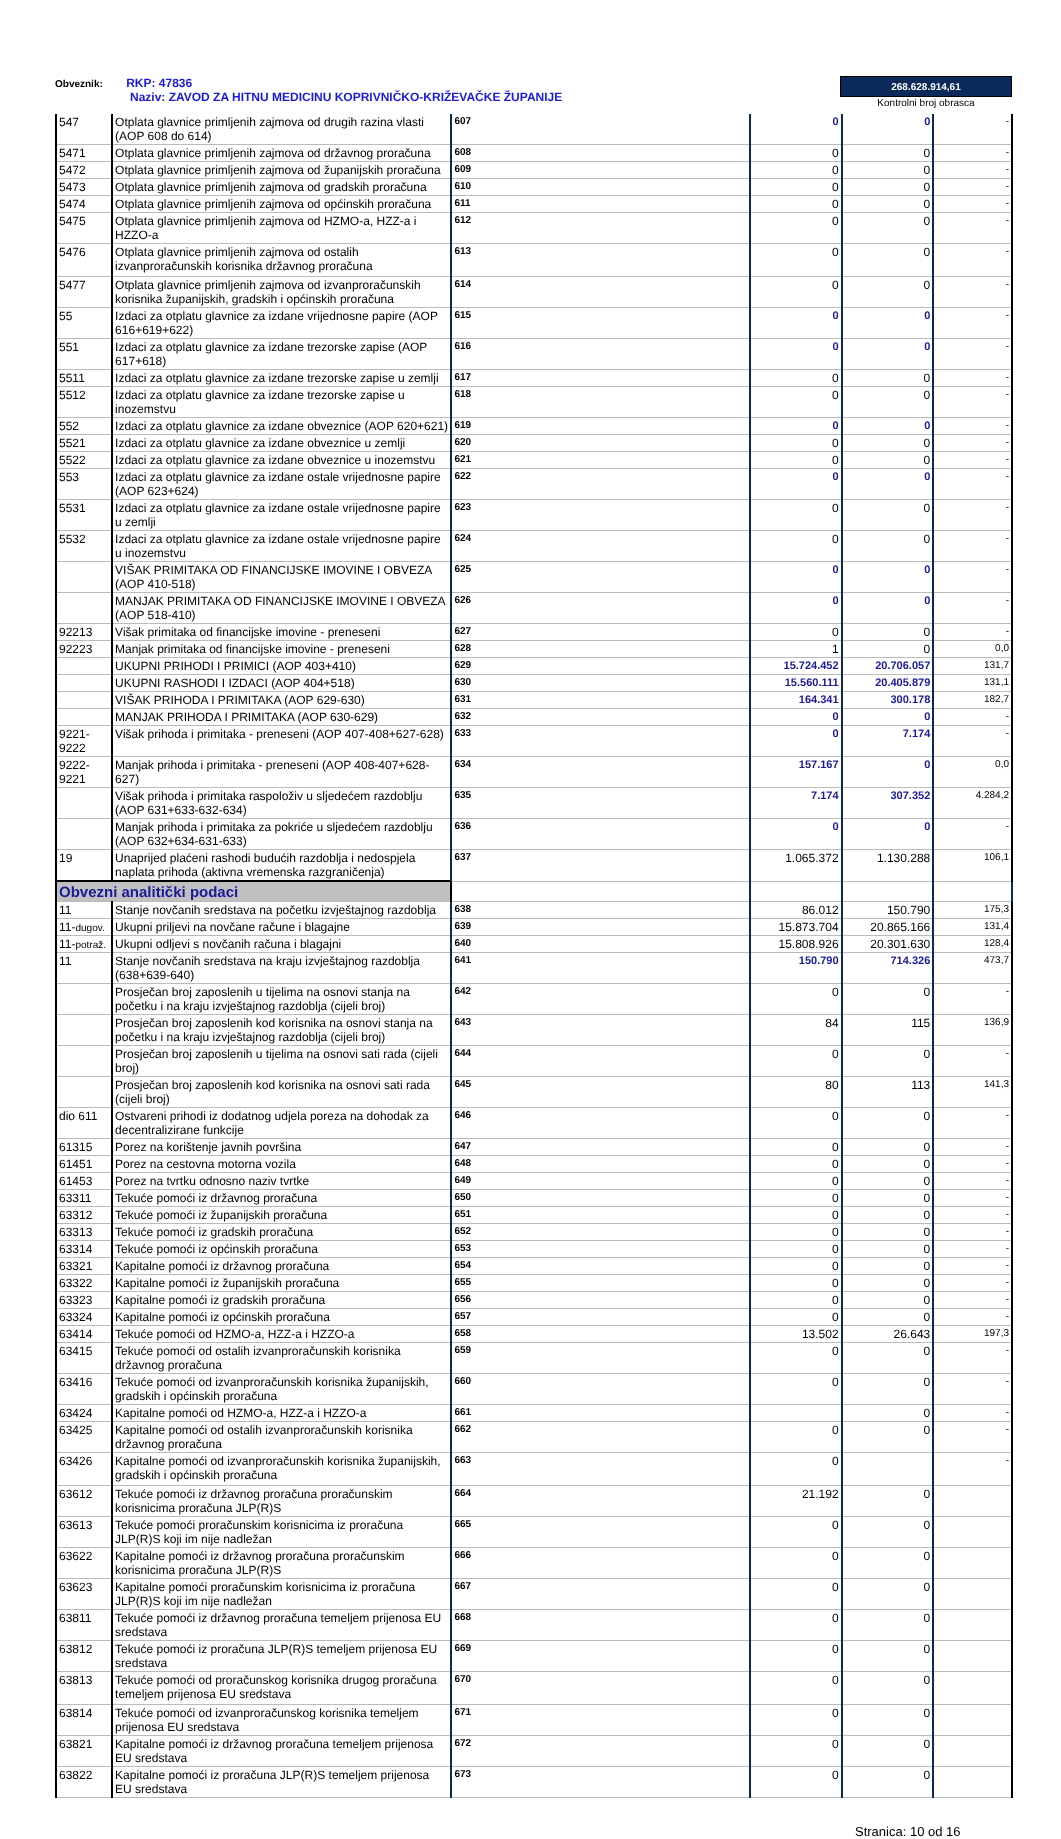Obveznik: RKP: 47836
Naziv: ZAVOD ZA HITNU MEDICINU KOPRIVNIČKO-KRIŽEVAČKE ŽUPANIJE
268.628.914,61
Kontrolni broj obrasca
| 547 | Otplata glavnice primljenih zajmova od drugih razina vlasti (AOP 608 do 614) | 607 | 0 | 0 | - |
| 5471 | Otplata glavnice primljenih zajmova od državnog proračuna | 608 | 0 | 0 | - |
| 5472 | Otplata glavnice primljenih zajmova od županijskih proračuna | 609 | 0 | 0 | - |
| 5473 | Otplata glavnice primljenih zajmova od gradskih proračuna | 610 | 0 | 0 | - |
| 5474 | Otplata glavnice primljenih zajmova od općinskih proračuna | 611 | 0 | 0 | - |
| 5475 | Otplata glavnice primljenih zajmova od HZMO-a, HZZ-a i HZZO-a | 612 | 0 | 0 | - |
| 5476 | Otplata glavnice primljenih zajmova od ostalih izvanproračunskih korisnika državnog proračuna | 613 | 0 | 0 | - |
| 5477 | Otplata glavnice primljenih zajmova od izvanproračunskih korisnika županijskih, gradskih i općinskih proračuna | 614 | 0 | 0 | - |
| 55 | Izdaci za otplatu glavnice za izdane vrijednosne papire (AOP 616+619+622) | 615 | 0 | 0 | - |
| 551 | Izdaci za otplatu glavnice za izdane trezorske zapise (AOP 617+618) | 616 | 0 | 0 | - |
| 5511 | Izdaci za otplatu glavnice za izdane trezorske zapise u zemlji | 617 | 0 | 0 | - |
| 5512 | Izdaci za otplatu glavnice za izdane trezorske zapise u inozemstvu | 618 | 0 | 0 | - |
| 552 | Izdaci za otplatu glavnice za izdane obveznice (AOP 620+621) | 619 | 0 | 0 | - |
| 5521 | Izdaci za otplatu glavnice za izdane obveznice u zemlji | 620 | 0 | 0 | - |
| 5522 | Izdaci za otplatu glavnice za izdane obveznice u inozemstvu | 621 | 0 | 0 | - |
| 553 | Izdaci za otplatu glavnice za izdane ostale vrijednosne papire (AOP 623+624) | 622 | 0 | 0 | - |
| 5531 | Izdaci za otplatu glavnice za izdane ostale vrijednosne papire u zemlji | 623 | 0 | 0 | - |
| 5532 | Izdaci za otplatu glavnice za izdane ostale vrijednosne papire u inozemstvu | 624 | 0 | 0 | - |
| | VIŠAK PRIMITAKA OD FINANCIJSKE IMOVINE I OBVEZA (AOP 410-518) | 625 | 0 | 0 | - |
| | MANJAK PRIMITAKA OD FINANCIJSKE IMOVINE I OBVEZA (AOP 518-410) | 626 | 0 | 0 | - |
| 92213 | Višak primitaka od financijske imovine - preneseni | 627 | 0 | 0 | - |
| 92223 | Manjak primitaka od financijske imovine - preneseni | 628 | 1 | 0 | 0,0 |
| | UKUPNI PRIHODI I PRIMICI (AOP 403+410) | 629 | 15.724.452 | 20.706.057 | 131,7 |
| | UKUPNI RASHODI I IZDACI (AOP 404+518) | 630 | 15.560.111 | 20.405.879 | 131,1 |
| | VIŠAK PRIHODA I PRIMITAKA (AOP 629-630) | 631 | 164.341 | 300.178 | 182,7 |
| | MANJAK PRIHODA I PRIMITAKA (AOP 630-629) | 632 | 0 | 0 | - |
| 9221-9222 | Višak prihoda i primitaka - preneseni (AOP 407-408+627-628) | 633 | 0 | 7.174 | - |
| 9222-9221 | Manjak prihoda i primitaka - preneseni (AOP 408-407+628-627) | 634 | 157.167 | 0 | 0,0 |
| | Višak prihoda i primitaka raspoloživ u sljedećem razdoblju (AOP 631+633-632-634) | 635 | 7.174 | 307.352 | 4.284,2 |
| | Manjak prihoda i primitaka za pokriće u sljedećem razdoblju (AOP 632+634-631-633) | 636 | 0 | 0 | - |
| 19 | Unaprijed plaćeni rashodi budućih razdoblja i nedospjela naplata prihoda (aktivna vremenska razgraničenja) | 637 | 1.065.372 | 1.130.288 | 106,1 |
| Obvezni analitički podaci | | | | | |
| 11 | Stanje novčanih sredstava na početku izvještajnog razdoblja | 638 | 86.012 | 150.790 | 175,3 |
| 11- dugov. | Ukupni priljevi na novčane račune i blagajne | 639 | 15.873.704 | 20.865.166 | 131,4 |
| 11- potraž. | Ukupni odljevi s novčanih računa i blagajni | 640 | 15.808.926 | 20.301.630 | 128,4 |
| 11 | Stanje novčanih sredstava na kraju izvještajnog razdoblja (638+639-640) | 641 | 150.790 | 714.326 | 473,7 |
| | Prosječan broj zaposlenih u tijelima na osnovi stanja na početku i na kraju izvještajnog razdoblja (cijeli broj) | 642 | 0 | 0 | - |
| | Prosječan broj zaposlenih kod korisnika na osnovi stanja na početku i na kraju izvještajnog razdoblja (cijeli broj) | 643 | 84 | 115 | 136,9 |
| | Prosječan broj zaposlenih u tijelima na osnovi sati rada (cijeli broj) | 644 | 0 | 0 | - |
| | Prosječan broj zaposlenih kod korisnika na osnovi sati rada (cijeli broj) | 645 | 80 | 113 | 141,3 |
| dio 611 | Ostvareni prihodi iz dodatnog udjela poreza na dohodak za decentralizirane funkcije | 646 | 0 | 0 | - |
| 61315 | Porez na korištenje javnih površina | 647 | 0 | 0 | - |
| 61451 | Porez na cestovna motorna vozila | 648 | 0 | 0 | - |
| 61453 | Porez na tvrtku odnosno naziv tvrtke | 649 | 0 | 0 | - |
| 63311 | Tekuće pomoći iz državnog proračuna | 650 | 0 | 0 | - |
| 63312 | Tekuće pomoći iz županijskih proračuna | 651 | 0 | 0 | - |
| 63313 | Tekuće pomoći iz gradskih proračuna | 652 | 0 | 0 | - |
| 63314 | Tekuće pomoći iz općinskih proračuna | 653 | 0 | 0 | - |
| 63321 | Kapitalne pomoći iz državnog proračuna | 654 | 0 | 0 | - |
| 63322 | Kapitalne pomoći iz županijskih proračuna | 655 | 0 | 0 | - |
| 63323 | Kapitalne pomoći iz gradskih proračuna | 656 | 0 | 0 | - |
| 63324 | Kapitalne pomoći iz općinskih proračuna | 657 | 0 | 0 | - |
| 63414 | Tekuće pomoći od HZMO-a, HZZ-a i HZZO-a | 658 | 13.502 | 26.643 | 197,3 |
| 63415 | Tekuće pomoći od ostalih izvanproračunskih korisnika državnog proračuna | 659 | 0 | 0 | - |
| 63416 | Tekuće pomoći od izvanproračunskih korisnika županijskih, gradskih i općinskih proračuna | 660 | 0 | 0 | - |
| 63424 | Kapitalne pomoći od HZMO-a, HZZ-a i HZZO-a | 661 | | 0 | - |
| 63425 | Kapitalne pomoći od ostalih izvanproračunskih korisnika državnog proračuna | 662 | 0 | 0 | - |
| 63426 | Kapitalne pomoći od izvanproračunskih korisnika županijskih, gradskih i općinskih proračuna | 663 | 0 | | - |
| 63612 | Tekuće pomoći iz državnog proračuna proračunskim korisnicima proračuna JLP(R)S | 664 | 21.192 | 0 | |
| 63613 | Tekuće pomoći proračunskim korisnicima iz proračuna JLP(R)S koji im nije nadležan | 665 | 0 | 0 | |
| 63622 | Kapitalne pomoći iz državnog proračuna proračunskim korisnicima proračuna JLP(R)S | 666 | 0 | 0 | |
| 63623 | Kapitalne pomoći proračunskim korisnicima iz proračuna JLP(R)S koji im nije nadležan | 667 | 0 | 0 | |
| 63811 | Tekuće pomoći iz državnog proračuna temeljem prijenosa EU sredstava | 668 | 0 | 0 | |
| 63812 | Tekuće pomoći iz proračuna JLP(R)S temeljem prijenosa EU sredstava | 669 | 0 | 0 | |
| 63813 | Tekuće pomoći od proračunskog korisnika drugog proračuna temeljem prijenosa EU sredstava | 670 | 0 | 0 | |
| 63814 | Tekuće pomoći od izvanproračunskog korisnika temeljem prijenosa EU sredstava | 671 | 0 | 0 | |
| 63821 | Kapitalne pomoći iz državnog proračuna temeljem prijenosa EU sredstava | 672 | 0 | 0 | |
| 63822 | Kapitalne pomoći iz proračuna JLP(R)S temeljem prijenosa EU sredstava | 673 | 0 | 0 | |
Stranica: 10 od 16